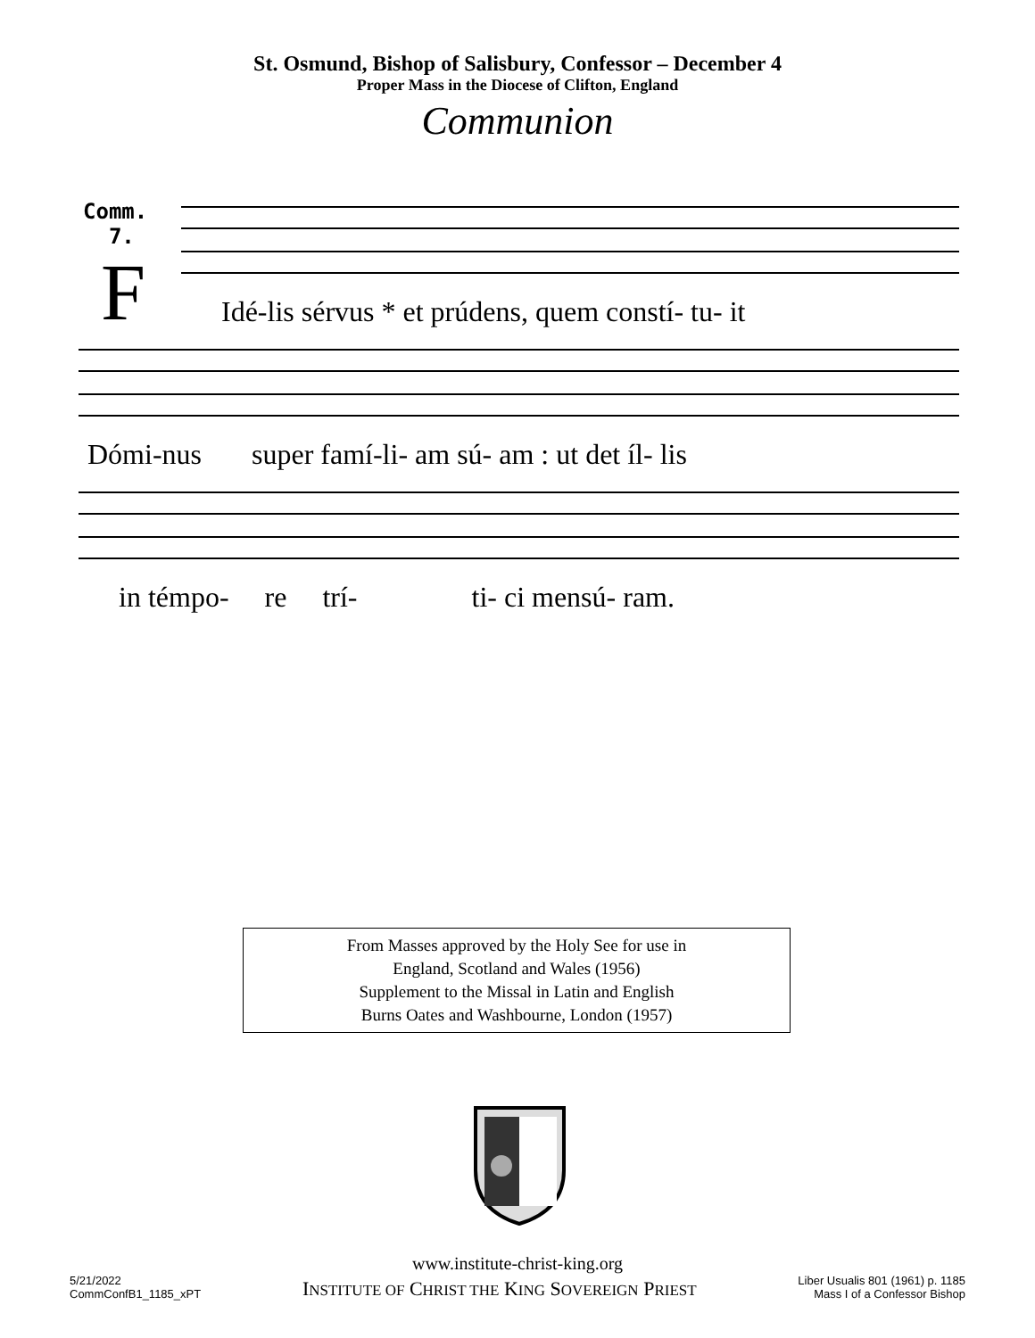St. Osmund, Bishop of Salisbury, Confessor – December 4
Proper Mass in the Diocese of Clifton, England
Communion
Comm.
7.
F
Idé-lis sérvus * et prúdens, quem constí- tu- it
Dómi-nus super famí-li- am sú- am : ut det íl- lis
in témpo- re trí- ti- ci mensú- ram.
From Masses approved by the Holy See for use in
England, Scotland and Wales (1956)
Supplement to the Missal in Latin and English
Burns Oates and Washbourne, London (1957)
www.institute-christ-king.org
5/21/2022
CommConfB1_1185_xPT
INSTITUTE OF CHRIST THE KING SOVEREIGN PRIEST
Liber Usualis 801 (1961) p. 1185
Mass I of a Confessor Bishop